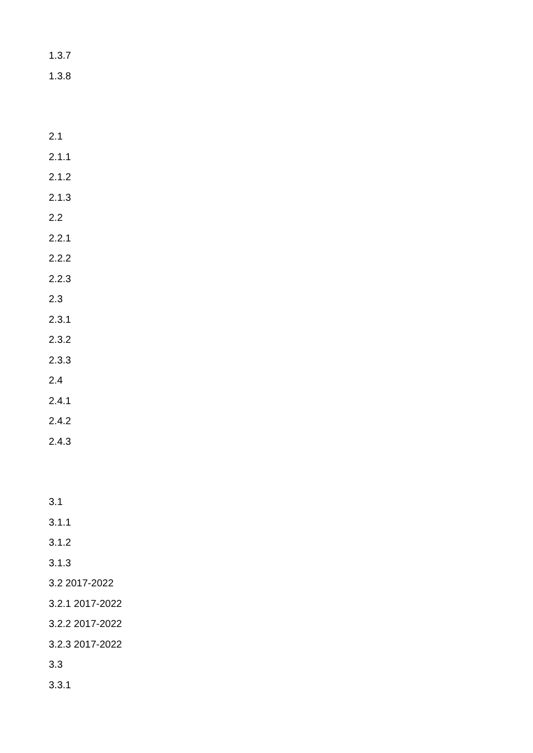1.3.7
1.3.8
2.1
2.1.1
2.1.2
2.1.3
2.2
2.2.1
2.2.2
2.2.3
2.3
2.3.1
2.3.2
2.3.3
2.4
2.4.1
2.4.2
2.4.3
3.1
3.1.1
3.1.2
3.1.3
3.2 2017-2022
3.2.1 2017-2022
3.2.2 2017-2022
3.2.3 2017-2022
3.3
3.3.1